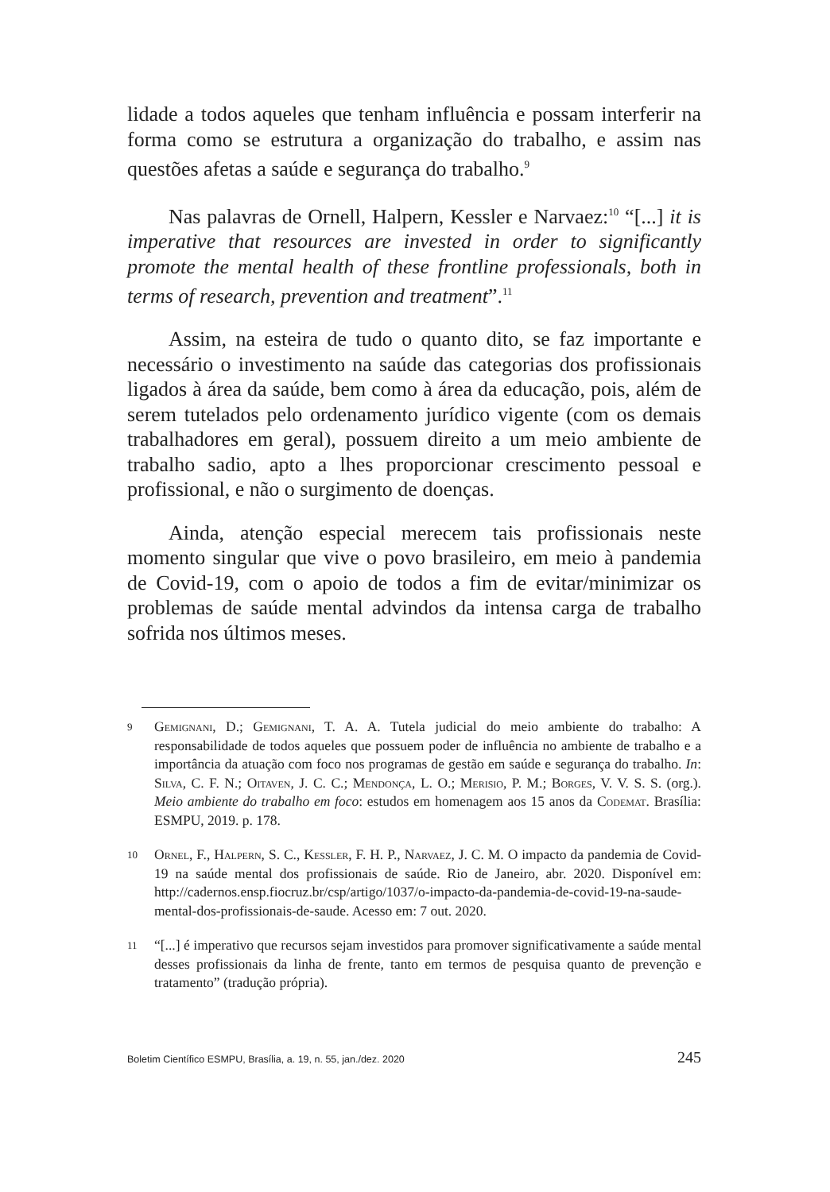lidade a todos aqueles que tenham influência e possam interferir na forma como se estrutura a organização do trabalho, e assim nas questões afetas a saúde e segurança do trabalho.<sup>9</sup>
Nas palavras de Ornell, Halpern, Kessler e Narvaez:<sup>10</sup> “[...] it is imperative that resources are invested in order to significantly promote the mental health of these frontline professionals, both in terms of research, prevention and treatment”.<sup>11</sup>
Assim, na esteira de tudo o quanto dito, se faz importante e necessário o investimento na saúde das categorias dos profissionais ligados à área da saúde, bem como à área da educação, pois, além de serem tutelados pelo ordenamento jurídico vigente (com os demais trabalhadores em geral), possuem direito a um meio ambiente de trabalho sadio, apto a lhes proporcionar crescimento pessoal e profissional, e não o surgimento de doenças.
Ainda, atenção especial merecem tais profissionais neste momento singular que vive o povo brasileiro, em meio à pandemia de Covid-19, com o apoio de todos a fim de evitar/minimizar os problemas de saúde mental advindos da intensa carga de trabalho sofrida nos últimos meses.
9 Gemignani, D.; Gemignani, T. A. A. Tutela judicial do meio ambiente do trabalho: A responsabilidade de todos aqueles que possuem poder de influência no ambiente de trabalho e a importância da atuação com foco nos programas de gestão em saúde e segurança do trabalho. In: Silva, C. F. N.; Oitaven, J. C. C.; Mendonça, L. O.; Merisio, P. M.; Borges, V. V. S. S. (org.). Meio ambiente do trabalho em foco: estudos em homenagem aos 15 anos da Codemat. Brasília: ESMPU, 2019. p. 178.
10 Ornel, F., Halpern, S. C., Kessler, F. H. P., Narvaez, J. C. M. O impacto da pandemia de Covid-19 na saúde mental dos profissionais de saúde. Rio de Janeiro, abr. 2020. Disponível em: http://cadernos.ensp.fiocruz.br/csp/artigo/1037/o-impacto-da-pandemia-de-covid-19-na-saude-mental-dos-profissionais-de-saude. Acesso em: 7 out. 2020.
11 “[...] é imperativo que recursos sejam investidos para promover significativamente a saúde mental desses profissionais da linha de frente, tanto em termos de pesquisa quanto de prevenção e tratamento” (tradução própria).
Boletim Científico ESMPU, Brasília, a. 19, n. 55, jan./dez. 2020 245